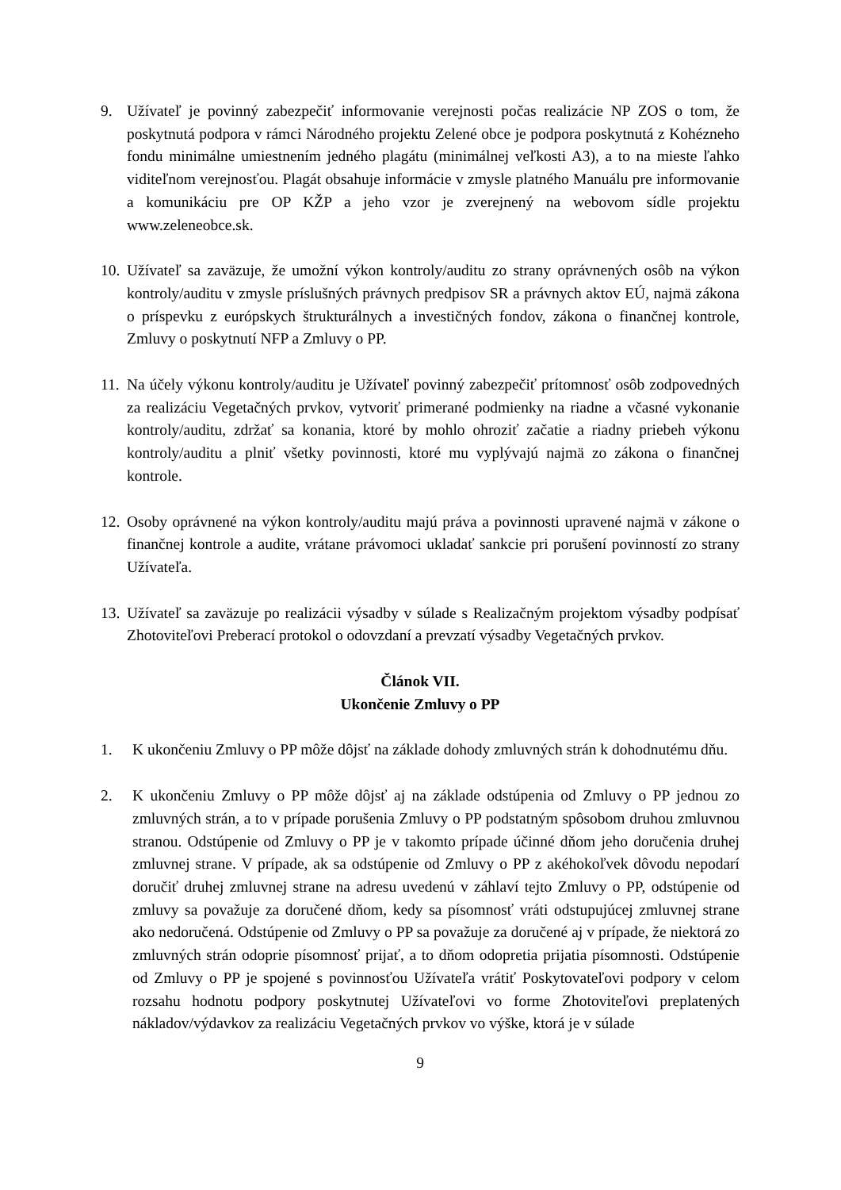9. Užívateľ je povinný zabezpečiť informovanie verejnosti počas realizácie NP ZOS o tom, že poskytnutá podpora v rámci Národného projektu Zelené obce je podpora poskytnutá z Kohézneho fondu minimálne umiestnením jedného plagátu (minimálnej veľkosti A3), a to na mieste ľahko viditeľnom verejnosťou. Plagát obsahuje informácie v zmysle platného Manuálu pre informovanie a komunikáciu pre OP KŽP a jeho vzor je zverejnený na webovom sídle projektu www.zeleneobce.sk.
10.
Užívateľ sa zaväzuje, že umožní výkon kontroly/auditu zo strany oprávnených osôb na výkon kontroly/auditu v zmysle príslušných právnych predpisov SR a právnych aktov EÚ, najmä zákona o príspevku z európskych štrukturálnych a investičných fondov, zákona o finančnej kontrole, Zmluvy o poskytnutí NFP a Zmluvy o PP.
11.
Na účely výkonu kontroly/auditu je Užívateľ povinný zabezpečiť prítomnosť osôb zodpovedných za realizáciu Vegetačných prvkov, vytvoriť primerané podmienky na riadne a včasné vykonanie kontroly/auditu, zdržať sa konania, ktoré by mohlo ohroziť začatie a riadny priebeh výkonu kontroly/auditu a plniť všetky povinnosti, ktoré mu vyplývajú najmä zo zákona o finančnej kontrole.
12.
Osoby oprávnené na výkon kontroly/auditu majú práva a povinnosti upravené najmä v zákone o finančnej kontrole a audite, vrátane právomoci ukladať sankcie pri porušení povinností zo strany Užívateľa.
13.
Užívateľ sa zaväzuje po realizácii výsadby v súlade s Realizačným projektom výsadby podpísať Zhotoviteľovi Preberací protokol o odovzdaní a prevzatí výsadby Vegetačných prvkov.
Článok VII.
Ukončenie Zmluvy o PP
1. K ukončeniu Zmluvy o PP môže dôjsť na základe dohody zmluvných strán k dohodnutému dňu.
2. K ukončeniu Zmluvy o PP môže dôjsť aj na základe odstúpenia od Zmluvy o PP jednou zo zmluvných strán, a to v prípade porušenia Zmluvy o PP podstatným spôsobom druhou zmluvnou stranou. Odstúpenie od Zmluvy o PP je v takomto prípade účinné dňom jeho doručenia druhej zmluvnej strane. V prípade, ak sa odstúpenie od Zmluvy o PP z akéhokoľvek dôvodu nepodarí doručiť druhej zmluvnej strane na adresu uvedenú v záhlaví tejto Zmluvy o PP, odstúpenie od zmluvy sa považuje za doručené dňom, kedy sa písomnosť vráti odstupujúcej zmluvnej strane ako nedoručená. Odstúpenie od Zmluvy o PP sa považuje za doručené aj v prípade, že niektorá zo zmluvných strán odoprie písomnosť prijať, a to dňom odopretia prijatia písomnosti. Odstúpenie od Zmluvy o PP je spojené s povinnosťou Užívateľa vrátiť Poskytovateľovi podpory v celom rozsahu hodnotu podpory poskytnutej Užívateľovi vo forme Zhotoviteľovi preplatených nákladov/výdavkov za realizáciu Vegetačných prvkov vo výške, ktorá je v súlade
9